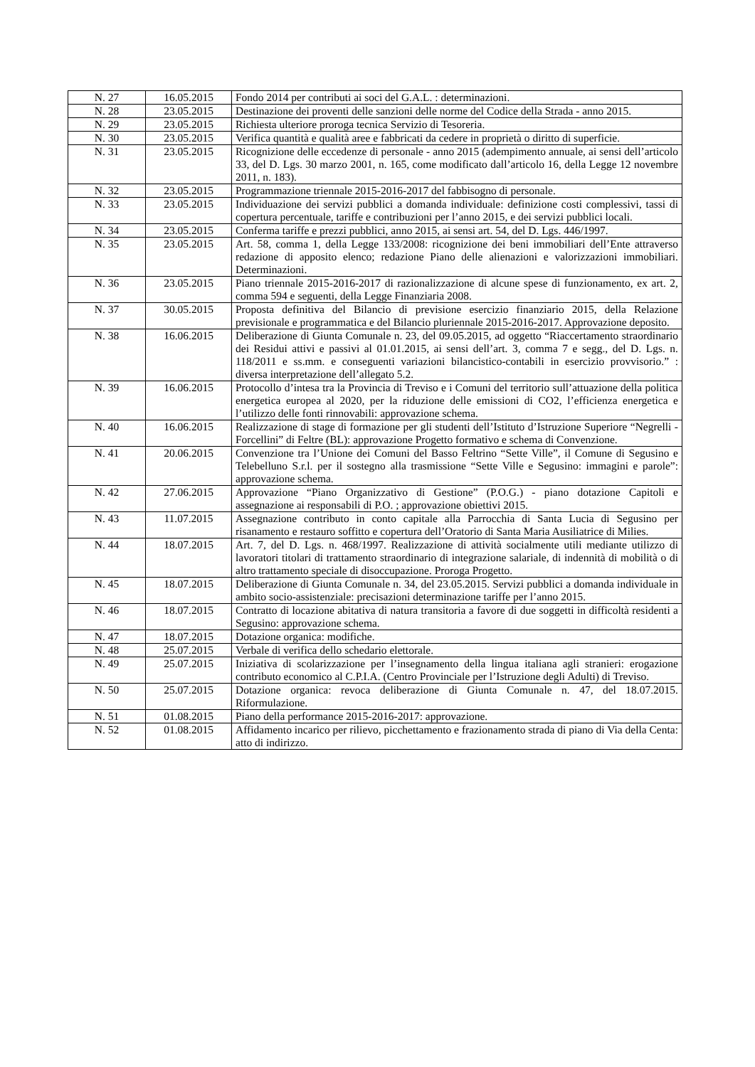| N. 27 | 16.05.2015 | Fondo 2014 per contributi ai soci del G.A.L. : determinazioni. |
| N. 28 | 23.05.2015 | Destinazione dei proventi delle sanzioni delle norme del Codice della Strada - anno 2015. |
| N. 29 | 23.05.2015 | Richiesta ulteriore proroga tecnica Servizio di Tesoreria. |
| N. 30 | 23.05.2015 | Verifica quantità e qualità aree e fabbricati da cedere in proprietà o diritto di superficie. |
| N. 31 | 23.05.2015 | Ricognizione delle eccedenze di personale - anno 2015 (adempimento annuale, ai sensi dell’articolo 33, del D. Lgs. 30 marzo 2001, n. 165, come modificato dall’articolo 16, della Legge 12 novembre 2011, n. 183). |
| N. 32 | 23.05.2015 | Programmazione triennale 2015-2016-2017 del fabbisogno di personale. |
| N. 33 | 23.05.2015 | Individuazione dei servizi pubblici a domanda individuale: definizione costi complessivi, tassi di copertura percentuale, tariffe e contribuzioni per l’anno 2015, e dei servizi pubblici locali. |
| N. 34 | 23.05.2015 | Conferma tariffe e prezzi pubblici, anno 2015, ai sensi art. 54, del D. Lgs. 446/1997. |
| N. 35 | 23.05.2015 | Art. 58, comma 1, della Legge 133/2008: ricognizione dei beni immobiliari dell’Ente attraverso redazione di apposito elenco; redazione Piano delle alienazioni e valorizzazioni immobiliari. Determinazioni. |
| N. 36 | 23.05.2015 | Piano triennale 2015-2016-2017 di razionalizzazione di alcune spese di funzionamento, ex art. 2, comma 594 e seguenti, della Legge Finanziaria 2008. |
| N. 37 | 30.05.2015 | Proposta definitiva del Bilancio di previsione esercizio finanziario 2015, della Relazione previsionale e programmatica e del Bilancio pluriennale 2015-2016-2017. Approvazione deposito. |
| N. 38 | 16.06.2015 | Deliberazione di Giunta Comunale n. 23, del 09.05.2015, ad oggetto “Riaccertamento straordinario dei Residui attivi e passivi al 01.01.2015, ai sensi dell’art. 3, comma 7 e segg., del D. Lgs. n. 118/2011 e ss.mm. e conseguenti variazioni bilancistico-contabili in esercizio provvisorio.” : diversa interpretazione dell’allegato 5.2. |
| N. 39 | 16.06.2015 | Protocollo d’intesa tra la Provincia di Treviso e i Comuni del territorio sull’attuazione della politica energetica europea al 2020, per la riduzione delle emissioni di CO2, l’efficienza energetica e l’utilizzo delle fonti rinnovabili: approvazione schema. |
| N. 40 | 16.06.2015 | Realizzazione di stage di formazione per gli studenti dell’Istituto d’Istruzione Superiore “Negrelli - Forcellini” di Feltre (BL): approvazione Progetto formativo e schema di Convenzione. |
| N. 41 | 20.06.2015 | Convenzione tra l’Unione dei Comuni del Basso Feltrino “Sette Ville”, il Comune di Segusino e Telebelluno S.r.l. per il sostegno alla trasmissione “Sette Ville e Segusino: immagini e parole”: approvazione schema. |
| N. 42 | 27.06.2015 | Approvazione “Piano Organizzativo di Gestione” (P.O.G.) - piano dotazione Capitoli e assegnazione ai responsabili di P.O. ; approvazione obiettivi 2015. |
| N. 43 | 11.07.2015 | Assegnazione contributo in conto capitale alla Parrocchia di Santa Lucia di Segusino per risanamento e restauro soffitto e copertura dell’Oratorio di Santa Maria Ausiliatrice di Milies. |
| N. 44 | 18.07.2015 | Art. 7, del D. Lgs. n. 468/1997. Realizzazione di attività socialmente utili mediante utilizzo di lavoratori titolari di trattamento straordinario di integrazione salariale, di indennità di mobilità o di altro trattamento speciale di disoccupazione. Proroga Progetto. |
| N. 45 | 18.07.2015 | Deliberazione di Giunta Comunale n. 34, del 23.05.2015. Servizi pubblici a domanda individuale in ambito socio-assistenziale: precisazioni determinazione tariffe per l’anno 2015. |
| N. 46 | 18.07.2015 | Contratto di locazione abitativa di natura transitoria a favore di due soggetti in difficoltà residenti a Segusino: approvazione schema. |
| N. 47 | 18.07.2015 | Dotazione organica: modifiche. |
| N. 48 | 25.07.2015 | Verbale di verifica dello schedario elettorale. |
| N. 49 | 25.07.2015 | Iniziativa di scolarizzazione per l’insegnamento della lingua italiana agli stranieri: erogazione contributo economico al C.P.I.A. (Centro Provinciale per l’Istruzione degli Adulti) di Treviso. |
| N. 50 | 25.07.2015 | Dotazione organica: revoca deliberazione di Giunta Comunale n. 47, del 18.07.2015. Riformulazione. |
| N. 51 | 01.08.2015 | Piano della performance 2015-2016-2017: approvazione. |
| N. 52 | 01.08.2015 | Affidamento incarico per rilievo, picchettamento e frazionamento strada di piano di Via della Centa: atto di indirizzo. |